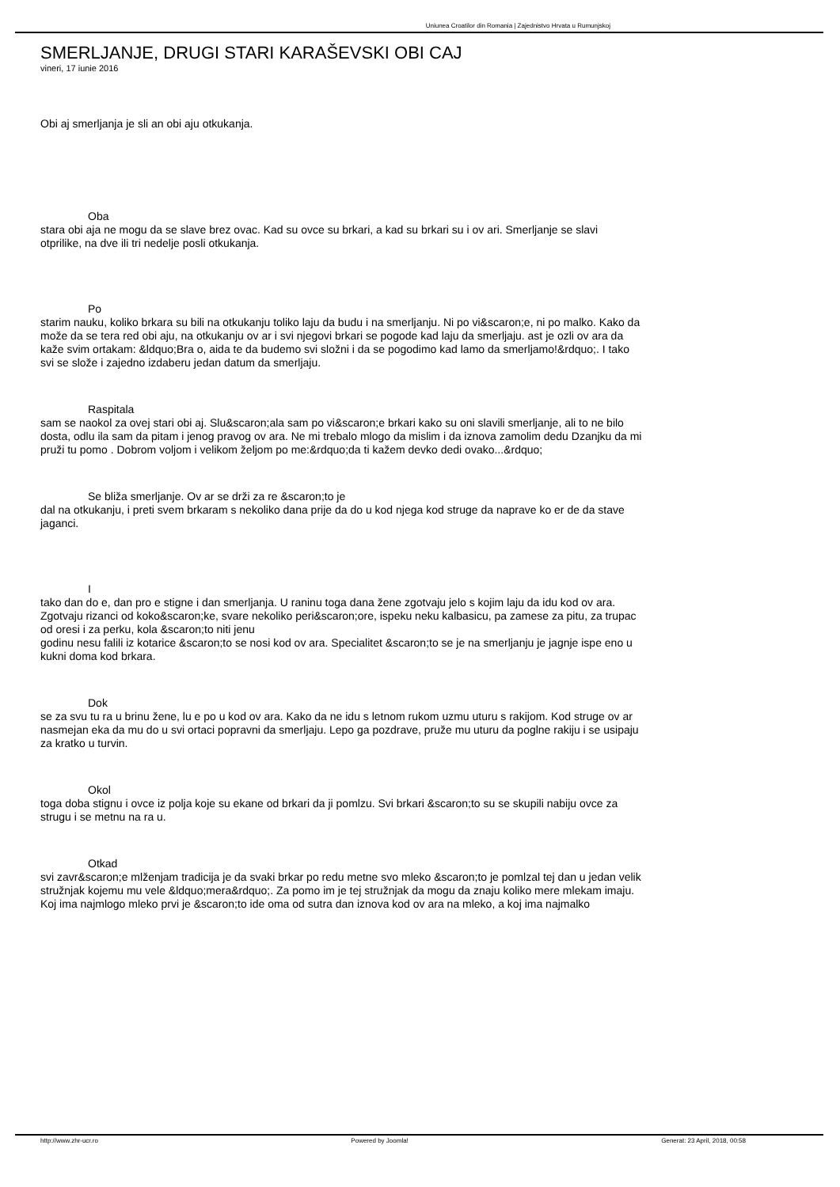Uniunea Croatilor din Romania | Zajednistvo Hrvata u Rumunjskoj
SMERLJANJE, DRUGI STARI KARAŠEVSKI OBI CAJ
vineri, 17 iunie 2016
Obi aj smerljanja je sli an obi aju otkukanja.
Oba
stara obi aja ne mogu da se slave brez ovac. Kad su ovce su brkari, a kad su brkari su i ov ari. Smerljanje se slavi otprilike, na dve ili tri nedelje posli otkukanja.
Po
starim nauku, koliko brkara su bili na otkukanju toliko laju da budu i na smerljanju. Ni po vi&scaron;e, ni po malko. Kako da može da se tera red obi aju, na otkukanju ov ar i svi njegovi brkari se pogode kad laju da smerljaju. ast je ozli ov ara da kaže svim ortakam: &ldquo;Bra o, aida te da budemo svi složni i da se pogodimo kad lamo da smerljamo!&rdquo;. I tako svi se slože i zajedno izdaberu jedan datum da smerljaju.
Raspitala
sam se naokol za ovej stari obi aj. Slu&scaron;ala sam po vi&scaron;e brkari kako su oni slavili smerljanje, ali to ne bilo dosta, odlu ila sam da pitam i jenog pravog ov ara. Ne mi trebalo mlogo da mislim i da iznova zamolim dedu Dzanjku da mi pruži tu pomo . Dobrom voljom i velikom željom po me:&rdquo;da ti kažem devko dedi ovako...&rdquo;
Se bliža smerljanje. Ov ar se drži za re &scaron;to je
dal na otkukanju, i preti svem brkaram s nekoliko dana prije da do u kod njega kod struge da naprave ko er de da stave jaganci.
I
tako dan do e, dan pro e stigne i dan smerljanja. U raninu toga dana žene zgotvaju jelo s kojim laju da idu kod ov ara. Zgotvaju rizanci od koko&scaron;ke, svare nekoliko peri&scaron;ore, ispeku neku kalbasicu, pa zamese za pitu, za trupac od oresi i za perku, kola &scaron;to niti jenu
godinu nesu falili iz kotarice &scaron;to se nosi kod ov ara. Specialitet &scaron;to se je na smerljanju je jagnje ispe eno u kukni doma kod brkara.
Dok
se za svu tu ra u brinu žene, lu e po u kod ov ara. Kako da ne idu s letnom rukom uzmu uturu s rakijom. Kod struge ov ar nasmejan eka da mu do u svi ortaci popravni da smerljaju. Lepo ga pozdrave, pruže mu uturu da poglne rakiju i se usipaju za kratko u turvin.
Okol
toga doba stignu i ovce iz polja koje su ekane od brkari da ji pomlzu. Svi brkari &scaron;to su se skupili nabiju ovce za strugu i se metnu na ra u.
Otkad
svi zavr&scaron;e mlženjam tradicija je da svaki brkar po redu metne svo mleko &scaron;to je pomlzal tej dan u jedan velik stružnjak kojemu mu vele &ldquo;mera&rdquo;. Za pomo im je tej stružnjak da mogu da znaju koliko mere mlekam imaju. Koj ima najmlogo mleko prvi je &scaron;to ide oma od sutra dan iznova kod ov ara na mleko, a koj ima najmalko
http://www.zhr-ucr.ro Powered by Joomla! Generat: 23 April, 2018, 00:58